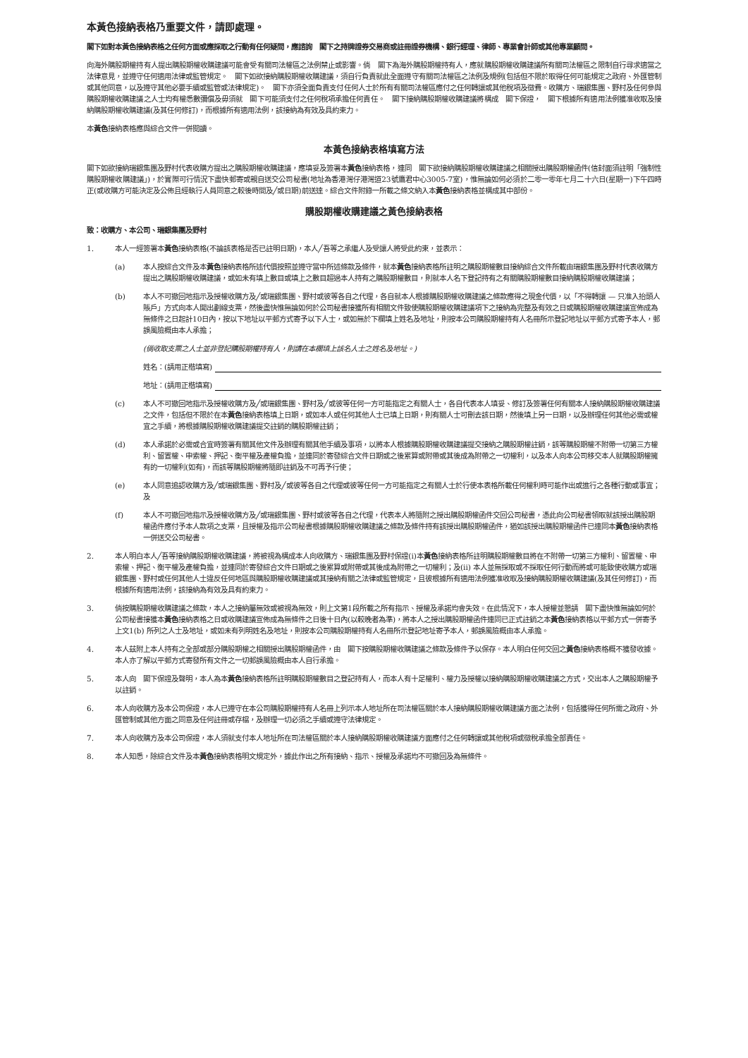本黃色接納表格乃重要文件，請即處理。
閣下如對本黃色接納表格之任何方面或應採取之行動有任何疑問，應諮詢　閣下之持牌證券交易商或註冊證券機構、銀行經理、律師、專業會計師或其他專業顧問。
向海外購股期權持有人提出購股期權收購建議可能會受有關司法權區之法例禁止或影響。倘　閣下為海外購股期權持有人，應就購股期權收購建議所有關司法權區之限制自行尋求適當之法律意見，並遵守任何適用法律或監管規定。　閣下如欲接納購股期權收購建議，須自行負責就此全面遵守有關司法權區之法例及規例(包括但不限於取得任何可能規定之政府、外匯管制或其他同意，以及遵守其他必要手續或監管或法律規定)。　閣下亦須全面負責支付任何人士於所有有關司法權區應付之任何轉讓或其他稅項及徵費。收購方、瑞銀集團、野村及任何參與購股期權收購建議之人士均有權悉數彌償及毋須就　閣下可能須支付之任何稅項承擔任何責任。　閣下接納購股期權收購建議將構成　閣下保證，　閣下根據所有適用法例獲准收取及接納購股期權收購建議(及其任何修訂)，而根據所有適用法例，該接納為有效及具約束力。
本黃色接納表格應與綜合文件一併閱讀。
本黃色接納表格填寫方法
閣下如欲接納瑞銀集團及野村代表收購方提出之購股期權收購建議，應填妥及簽署本黃色接納表格，連同　閣下欲接納購股期權收購建議之相關授出購股期權函件(信封面須註明「強制性購股期權收購建議」)，於實際可行情況下盡快郵寄或親自送交公司秘書(地址為香港灣仔港灣道23號鷹君中心3005-7室)，惟無論如何必須於二零一零年七月二十六日(星期一)下午四時正(或收購方可能決定及公佈且經執行人員同意之較後時間及╱或日期)前送達。綜合文件附錄一所載之條文納入本黃色接納表格並構成其中部份。
購股期權收購建議之黃色接納表格
致：收購方、本公司、瑞銀集團及野村
1. 本人一經簽署本黃色接納表格(不論該表格是否已註明日期)，本人╱吾等之承繼人及受讓人將受此約束，並表示：
(a) 本人按綜合文件及本黃色接納表格所述代價按照並遵守當中所述條款及條件，就本黃色接納表格所註明之購股期權數目接納綜合文件所載由瑞銀集團及野村代表收購方提出之購股期權收購建議，或如未有填上數目或填上之數目超過本人持有之購股期權數目，則就本人名下登記持有之有關購股期權數目接納購股期權收購建議；
(b) 本人不可撤回地指示及授權收購方及╱或瑞銀集團、野村或彼等各自之代理，各自就本人根據購股期權收購建議之條款應得之現金代價，以「不得轉讓 — 只准入抬頭人賬戶」方式向本人開出劃線支票，然後盡快惟無論如何於公司秘書接獲所有相關文件致使購股期權收購建議項下之接納為完整及有效之日或購股期權收購建議宣佈成為無條件之日起計10日內，按以下地址以平郵方式寄予以下人士，或如無於下欄填上姓名及地址，則按本公司購股期權持有人名冊所示登記地址以平郵方式寄予本人，郵誤風險概由本人承擔；
(倘收取支票之人士並非登記購股期權持有人，則請在本欄填上該名人士之姓名及地址。)
姓名：(請用正楷填寫)
地址：(請用正楷填寫)
(c) 本人不可撤回地指示及授權收購方及╱或瑞銀集團、野村及╱或彼等任何一方可能指定之有關人士，各自代表本人填妥、修訂及簽署任何有關本人接納購股期權收購建議之文件，包括但不限於在本黃色接納表格填上日期，或如本人或任何其他人士已填上日期，則有關人士可刪去該日期，然後填上另一日期，以及辦理任何其他必需或權宜之手續，將根據購股期權收購建議提交註銷的購股期權註銷；
(d) 本人承諾於必需或合宜時簽署有關其他文件及辦理有關其他手續及事項，以將本人根據購股期權收購建議提交接納之購股期權註銷，該等購股期權不附帶一切第三方權利、留置權、申索權、押記、衡平權及產權負擔，並連同於寄發綜合文件日期或之後累算或附帶或其後成為附帶之一切權利，以及本人向本公司移交本人就購股期權擁有的一切權利(如有)，而該等購股期權將隨即註銷及不可再予行使；
(e) 本人同意追認收購方及╱或瑞銀集團、野村及╱或彼等各自之代理或彼等任何一方可能指定之有關人士於行使本表格所載任何權利時可能作出或進行之各種行動或事宜；及
(f) 本人不可撤回地指示及授權收購方及╱或瑞銀集團、野村或彼等各自之代理，代表本人將隨附之授出購股期權函件交回公司秘書，憑此向公司秘書領取就該授出購股期權函件應付予本人款項之支票，且授權及指示公司秘書根據購股期權收購建議之條款及條件持有該授出購股期權函件，猶如該授出購股期權函件已連同本黃色接納表格一併送交公司秘書。
2. 本人明白本人╱吾等接納購股期權收購建議，將被視為構成本人向收購方、瑞銀集團及野村保證(i)本黃色接納表格所註明購股期權數目將在不附帶一切第三方權利、留置權、申索權、押記、衡平權及產權負擔，並連同於寄發綜合文件日期或之後累算或附帶或其後成為附帶之一切權利；及(ii) 本人並無採取或不採取任何行動而將或可能致使收購方或瑞銀集團、野村或任何其他人士違反任何地區與購股期權收購建議或其接納有關之法律或監管規定，且彼根據所有適用法例獲准收取及接納購股期權收購建議(及其任何修訂)，而根據所有適用法例，該接納為有效及具有約束力。
3. 倘按購股期權收購建議之條款，本人之接納屬無效或被視為無效，則上文第1段所載之所有指示、授權及承諾均會失效。在此情況下，本人授權並懇請　閣下盡快惟無論如何於公司秘書接獲本黃色接納表格之日或收購建議宣佈成為無條件之日後十日內(以較晚者為準)，將本人之授出購股期權函件連同已正式註銷之本黃色接納表格以平郵方式一併寄予上文1(b) 所列之人士及地址，或如未有列明姓名及地址，則按本公司購股期權持有人名冊所示登記地址寄予本人，郵誤風險概由本人承擔。
4. 本人茲附上本人持有之全部或部分購股期權之相關授出購股期權函件，由　閣下按購股期權收購建議之條款及條件予以保存。本人明白任何交回之黃色接納表格概不獲發收據。本人亦了解以平郵方式寄發所有文件之一切郵誤風險概由本人自行承擔。
5. 本人向　閣下保證及聲明，本人為本黃色接納表格所註明購股期權數目之登記持有人，而本人有十足權利、權力及授權以接納購股期權收購建議之方式，交出本人之購股期權予以註銷。
6. 本人向收購方及本公司保證，本人已遵守在本公司購股期權持有人名冊上列示本人地址所在司法權區關於本人接納購股期權收購建議方面之法例，包括獲得任何所需之政府、外匯管制或其他方面之同意及任何註冊或存檔，及辦理一切必須之手續或遵守法律規定。
7. 本人向收購方及本公司保證，本人須就支付本人地址所在司法權區關於本人接納購股期權收購建議方面應付之任何轉讓或其他稅項或徵稅承擔全部責任。
8. 本人知悉，除綜合文件及本黃色接納表格明文規定外，據此作出之所有接納、指示、授權及承諾均不可撤回及為無條件。